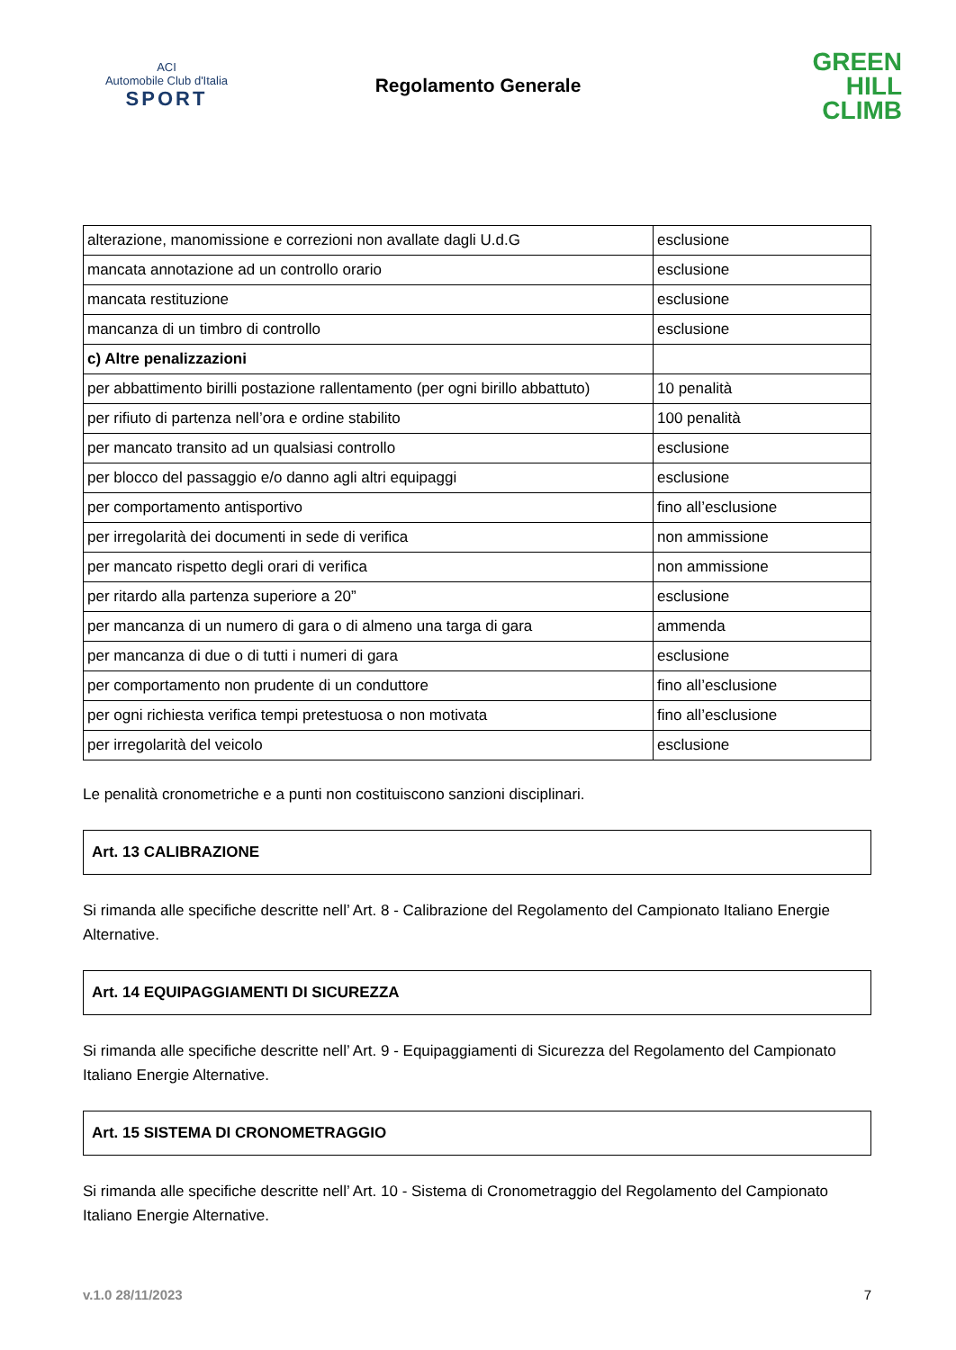ACI
Automobile Club d'Italia
SPORT
Regolamento Generale
GREEN
HILL
CLIMB
| alterazione, manomissione e correzioni non avallate dagli U.d.G | esclusione |
| mancata annotazione ad un controllo orario | esclusione |
| mancata restituzione | esclusione |
| mancanza di un timbro di controllo | esclusione |
| c) Altre penalizzazioni | |
| per abbattimento birilli postazione rallentamento (per ogni birillo abbattuto) | 10 penalità |
| per rifiuto di partenza nell’ora e ordine stabilito | 100 penalità |
| per mancato transito ad un qualsiasi controllo | esclusione |
| per blocco del passaggio e/o danno agli altri equipaggi | esclusione |
| per comportamento antisportivo | fino all’esclusione |
| per irregolarità dei documenti in sede di verifica | non ammissione |
| per mancato rispetto degli orari di verifica | non ammissione |
| per ritardo alla partenza superiore a 20” | esclusione |
| per mancanza di un numero di gara o di almeno una targa di gara | ammenda |
| per mancanza di due o di tutti i numeri di gara | esclusione |
| per comportamento non prudente di un conduttore | fino all’esclusione |
| per ogni richiesta verifica tempi pretestuosa o non motivata | fino all’esclusione |
| per irregolarità del veicolo | esclusione |
Le penalità cronometriche e a punti non costituiscono sanzioni disciplinari.
Art. 13 CALIBRAZIONE
Si rimanda alle specifiche descritte nell’ Art. 8 - Calibrazione del Regolamento del Campionato Italiano Energie Alternative.
Art. 14 EQUIPAGGIAMENTI DI SICUREZZA
Si rimanda alle specifiche descritte nell’ Art. 9 - Equipaggiamenti di Sicurezza del Regolamento del Campionato Italiano Energie Alternative.
Art. 15 SISTEMA DI CRONOMETRAGGIO
Si rimanda alle specifiche descritte nell’ Art. 10 - Sistema di Cronometraggio del Regolamento del Campionato Italiano Energie Alternative.
v.1.0 28/11/2023 7